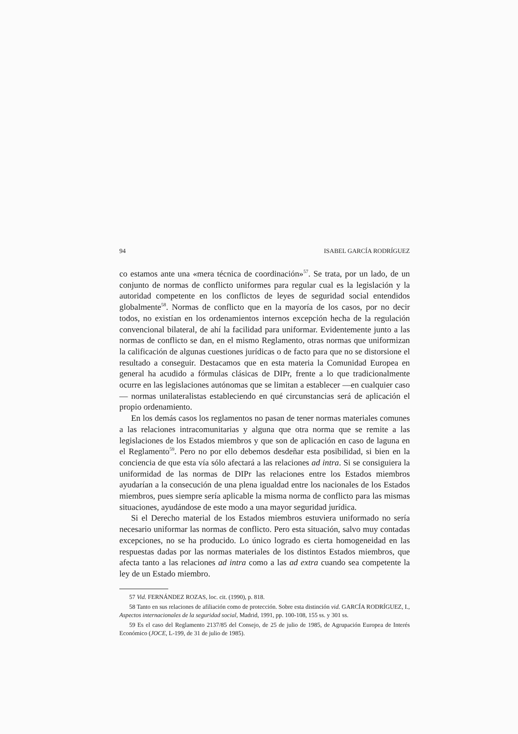94 ISABEL GARCÍA RODRÍGUEZ
co estamos ante una «mera técnica de coordinación»<sup>57</sup>. Se trata, por un lado, de un conjunto de normas de conflicto uniformes para regular cual es la legislación y la autoridad competente en los conflictos de leyes de seguridad social entendidos globalmente<sup>58</sup>. Normas de conflicto que en la mayoría de los casos, por no decir todos, no existían en los ordenamientos internos excepción hecha de la regulación convencional bilateral, de ahí la facilidad para uniformar. Evidentemente junto a las normas de conflicto se dan, en el mismo Reglamento, otras normas que uniformizan la calificación de algunas cuestiones jurídicas o de facto para que no se distorsione el resultado a conseguir. Destacamos que en esta materia la Comunidad Europea en general ha acudido a fórmulas clásicas de DIPr, frente a lo que tradicionalmente ocurre en las legislaciones autónomas que se limitan a establecer —en cualquier caso— normas unilateralistas estableciendo en qué circunstancias será de aplicación el propio ordenamiento.
En los demás casos los reglamentos no pasan de tener normas materiales comunes a las relaciones intracomunitarias y alguna que otra norma que se remite a las legislaciones de los Estados miembros y que son de aplicación en caso de laguna en el Reglamento<sup>59</sup>. Pero no por ello debemos desdeñar esta posibilidad, si bien en la conciencia de que esta vía sólo afectará a las relaciones ad intra. Si se consiguiera la uniformidad de las normas de DIPr las relaciones entre los Estados miembros ayudarían a la consecución de una plena igualdad entre los nacionales de los Estados miembros, pues siempre sería aplicable la misma norma de conflicto para las mismas situaciones, ayudándose de este modo a una mayor seguridad jurídica.
Si el Derecho material de los Estados miembros estuviera uniformado no sería necesario uniformar las normas de conflicto. Pero esta situación, salvo muy contadas excepciones, no se ha producido. Lo único logrado es cierta homogeneidad en las respuestas dadas por las normas materiales de los distintos Estados miembros, que afecta tanto a las relaciones ad intra como a las ad extra cuando sea competente la ley de un Estado miembro.
57 Vid. FERNÁNDEZ ROZAS, loc. cit. (1990), p. 818.
58 Tanto en sus relaciones de afiliación como de protección. Sobre esta distinción vid. GARCÍA RODRÍGUEZ, I., Aspectos internacionales de la seguridad social, Madrid, 1991, pp. 100-108, 155 ss. y 301 ss.
59 Es el caso del Reglamento 2137/85 del Consejo, de 25 de julio de 1985, de Agrupación Europea de Interés Económico (JOCE, L-199, de 31 de julio de 1985).